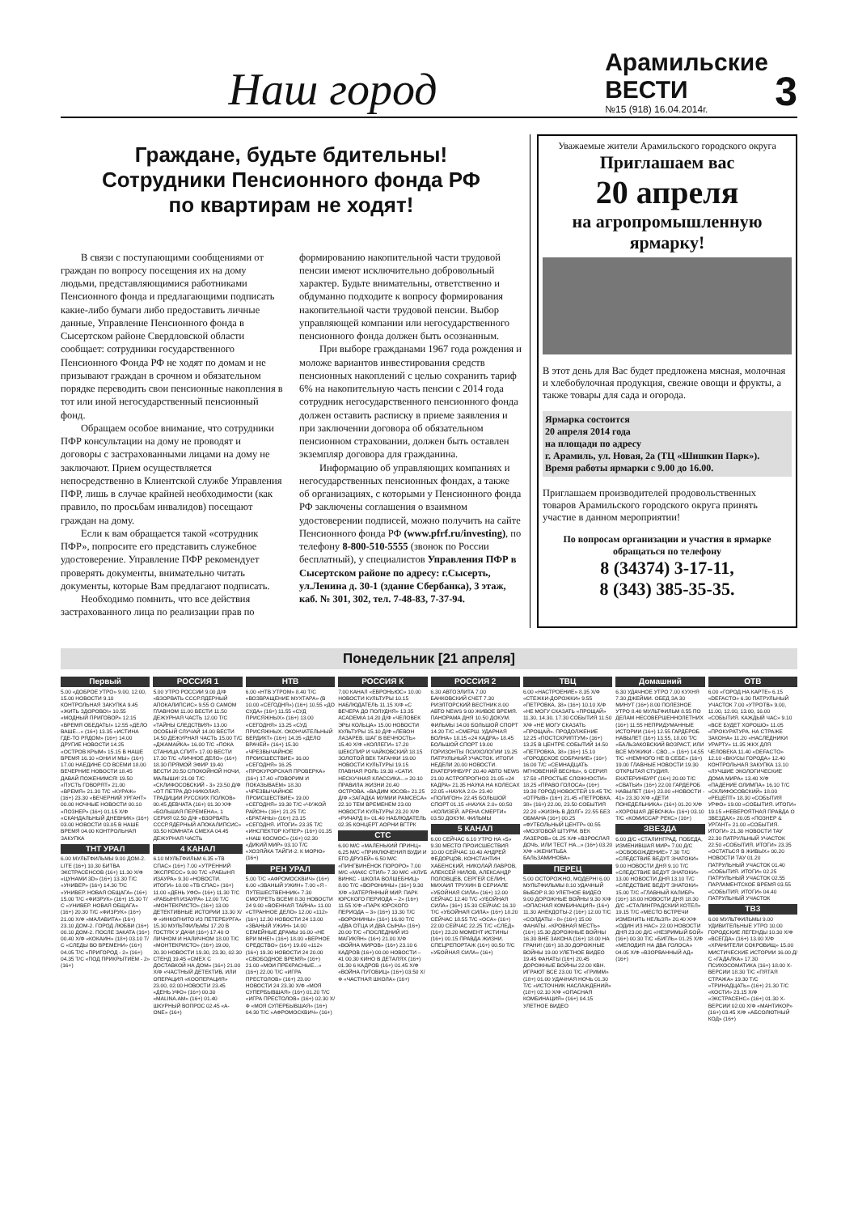Наш город
Арамильские ВЕСТИ
№15 (918) 16.04.2014г.
3
Граждане, будьте бдительны!
Сотрудники Пенсионного фонда РФ
по квартирам не ходят!
В связи с поступающими сообщениями от граждан по вопросу посещения их на дому людьми, представляющимися работниками Пенсионного фонда и предлагающими подписать какие-либо бумаги либо предоставить личные данные, Управление Пенсионного фонда в Сысертском районе Свердловской области сообщает: сотрудники государственного Пенсионного Фонда РФ не ходят по домам и не призывают граждан в срочном и обязательном порядке переводить свои пенсионные накопления в тот или иной негосударственный пенсионный фонд.
Обращаем особое внимание, что сотрудники ПФР консультации на дому не проводят и договоры с застрахованными лицами на дому не заключают. Прием осуществляется непосредственно в Клиентской службе Управления ПФР, лишь в случае крайней необходимости (как правило, по просьбам инвалидов) посещают граждан на дому.
Если к вам обращается такой «сотрудник ПФР», попросите его представить служебное удостоверение. Управление ПФР рекомендует проверять документы, внимательно читать документы, которые Вам предлагают подписать.
Необходимо помнить, что все действия застрахованного лица по реализации прав по формированию накопительной части трудовой пенсии имеют исключительно добровольный характер. Будьте внимательны, ответственно и обдуманно подходите к вопросу формирования накопительной части трудовой пенсии. Выбор управляющей компании или негосударственного пенсионного фонда должен быть осознанным.
При выборе гражданами 1967 года рождения и моложе вариантов инвестирования средств пенсионных накоплений с целью сохранить тариф 6% на накопительную часть пенсии с 2014 года сотрудник негосударственного пенсионного фонда должен оставить расписку в приеме заявления и при заключении договора об обязательном пенсионном страховании, должен быть оставлен экземпляр договора для гражданина.
Информацию об управляющих компаниях и негосударственных пенсионных фондах, а также об организациях, с которыми у Пенсионного фонда РФ заключены соглашения о взаимном удостоверении подписей, можно получить на сайте Пенсионного фонда РФ (www.pfrf.ru/investing), по телефону 8-800-510-5555 (звонок по России бесплатный), у специалистов Управления ПФР в Сысертском районе по адресу: г.Сысерть, ул.Ленина д. 30-1 (здание Сбербанка), 3 этаж, каб. № 301, 302, тел. 7-48-83, 7-37-94.
Уважаемые жители Арамильского городского округа
Приглашаем вас
20 апреля
на агропромышленную ярмарку!
В этот день для Вас будет предложена мясная, молочная и хлебобулочная продукция, свежие овощи и фрукты, а также товары для сада и огорода.
Ярмарка состоится
20 апреля 2014 года
на площади по адресу
г. Арамиль, ул. Новая, 2а (ТЦ «Шишкин Парк»).
Время работы ярмарки с 9.00 до 16.00.
Приглашаем производителей продовольственных товаров Арамильского городского округа принять участие в данном мероприятии!
По вопросам организации и участия в ярмарке обращаться по телефону
8 (34374) 3-17-11,
8 (343) 385-35-35.
Понедельник [21 апреля]
Первый
5.00 «ДОБРОЕ УТРО» 9.00, 12.00, 15.00 НОВОСТИ 9.10 КОНТРОЛЬНАЯ ЗАКУПКА 9.45 «ЖИТЬ ЗДОРОВО!» 10.55 «МОДНЫЙ ПРИГОВОР» 12.15 «ВРЕМЯ ОБЕДАТЬ!» 12.55 «ДЕЛО ВАШЕ...» (16+) 13.35 «ИСТИНА ГДЕ-ТО РЯДОМ» (16+) 14.00 ДРУГИЕ НОВОСТИ 14.25 «ОСТРОВ КРЫМ» 15.15 В НАШЕ ВРЕМЯ 16.10 «ОНИ И МЫ» (16+) 17.00 НАЕДИНЕ СО ВСЕМИ 18.00 ВЕЧЕРНИЕ НОВОСТИ 18.45 ДАВАЙ ПОЖЕНИМСЯ! 19.50 «ПУСТЬ ГОВОРЯТ» 21.00 «ВРЕМЯ» 21.30 Т/С «КУРАЖ» (16+) 23.30 «ВЕЧЕРНИЙ УРГАНТ» 00.00 НОЧНЫЕ НОВОСТИ 00.10 «ПОЗНЕР» (16+) 01.15 Х/Ф «СКАНДАЛЬНЫЙ ДНЕВНИК» (16+) 03.00 НОВОСТИ 03.05 В НАШЕ ВРЕМЯ 04.00 КОНТРОЛЬНАЯ ЗАКУПКА
ТНТ УРАЛ
6.00 МУЛЬТФИЛЬМЫ 9.00 ДОМ-2. LITE (16+) 10.30 БИТВА ЭКСТРАСЕНСОВ (16+) 11.30 Х/Ф «ЦУНАМИ 3D» (16+) 13.30 Т/С «УНИВЕР» (16+) 14.30 Т/С «УНИВЕР. НОВАЯ ОБЩАГА» (16+) 15.00 Т/С «ФИЗРУК» (16+) 15.30 Т/С «УНИВЕР. НОВАЯ ОБЩАГА» (16+) 20.30 Т/С «ФИЗРУК» (16+) 21.00 Х/Ф «МАЛАВИТА» (16+) 23.10 ДОМ-2. ГОРОД ЛЮБВИ (16+) 00.10 ДОМ-2. ПОСЛЕ ЗАКАТА (16+) 00.40 Х/Ф «КОКАИН» (18+) 03.10 Т/С «СЛЕДЫ ВО ВРЕМЕНИ» (16+) 04.05 Т/С «ПРИГОРОД - 2» (16+) 04.35 Т/С «ПОД ПРИКРЫТИЕМ - 2» (16+)
РОССИЯ 1
5.00 УТРО РОССИИ 9.00 Д/Ф «ВЗОРВАТЬ СССР.ЯДЕРНЫЙ АПОКАЛИПСИС» 9.55 О САМОМ ГЛАВНОМ 11.00 ВЕСТИ 11.50 ДЕЖУРНАЯ ЧАСТЬ 12.00 Т/С «ТАЙНЫ СЛЕДСТВИЯ» 13.00 ОСОБЫЙ СЛУЧАЙ 14.00 ВЕСТИ 14.50 ДЕЖУРНАЯ ЧАСТЬ 15.00 Т/С «ДЖАМАЙКА» 16.00 Т/С «ПОКА СТАНИЦА СПИТ» 17.00 ВЕСТИ 17.30 Т/С «ЛИЧНОЕ ДЕЛО» (16+) 18.30 ПРЯМОЙ ЭФИР 19.40 ВЕСТИ 20.50 СПОКОЙНОЙ НОЧИ, МАЛЫШИ! 21.00 Т/С «СКЛИФОСОВСКИЙ - 3» 23.50 Д/Ф «ОТ ПЕТРА ДО НИКОЛАЯ. ТРАДИЦИИ РУССКИХ ПОЛКОВ» 00.45 ДЕВЧАТА (16+) 01.30 Х/Ф «БОЛЬШАЯ ПЕРЕМЕНА», 1 СЕРИЯ 02.50 Д/Ф «ВЗОРВАТЬ СССР.ЯДЕРНЫЙ АПОКАЛИПСИС» 03.50 КОМНАТА СМЕХА 04.45 ДЕЖУРНАЯ ЧАСТЬ
4 КАНАЛ
6.10 МУЛЬТФИЛЬМ 6.35 «ТВ СПАС» (16+) 7.00 «УТРЕННИЙ ЭКСПРЕСС» 9.00 Т/С «РАБЫНЯ ИЗАУРА» 9.30 «НОВОСТИ. ИТОГИ» 10.00 «ТВ СПАС» (16+) 11.00 «ДЕНЬ УФО» (16+) 11.30 Т/С «РАБЫНЯ ИЗАУРА» 12.00 Т/С «МОНТЕКРИСТО» (16+) 13.00 ДЕТЕКТИВНЫЕ ИСТОРИИ 13.30 Х/Ф «ИНКОГНИТО ИЗ ПЕТЕРБУРГА» 15.30 МУЛЬТФИЛЬМЫ 17.20 В ГОСТЯХ У ДАЧИ (16+) 17.40 О ЛИЧНОМ И НАЛИЧНОМ 18.00 Т/С «МОНТЕКРИСТО» (16+) 19.00, 20.30 НОВОСТИ 19.30, 23.30, 02.30 СТЕНД 19.45 «СМЕХ С ДОСТАВКОЙ НА ДОМ» (16+) 21.00 Х/Ф «ЧАСТНЫЙ ДЕТЕКТИВ, ИЛИ ОПЕРАЦИЯ «КООПЕРАЦИЯ» 23.00, 02.00 НОВОСТИ 23.45 «ДЕНЬ УФО» (16+) 00.30 «MALINA.AM» (16+) 01.40 ШКУРНЫЙ ВОПРОС 02.45 «A-ONE» (16+)
НТВ
6.00 «НТВ УТРОМ» 8.40 Т/С «ВОЗВРАЩЕНИЕ МУХТАРА» (В 10.00 «СЕГОДНЯ») (16+) 10.55 «ДО СУДА» (16+) 11.55 «СУД ПРИСЯЖНЫХ» (16+) 13.00 «СЕГОДНЯ» 13.25 «СУД ПРИСЯЖНЫХ. ОКОНЧАТЕЛЬНЫЙ ВЕРДИКТ» (16+) 14.35 «ДЕЛО ВРАЧЕЙ» (16+) 15.30 «ЧРЕЗВЫЧАЙНОЕ ПРОИСШЕСТВИЕ» 16.00 «СЕГОДНЯ» 16.25 «ПРОКУРОРСКАЯ ПРОВЕРКА» (16+) 17.40 «ГОВОРИМ И ПОКАЗЫВАЕМ» 18.30 «ЧРЕЗВЫЧАЙНОЕ ПРОИСШЕСТВИЕ» 19.00 «СЕГОДНЯ» 19.30 Т/С «ЧУЖОЙ РАЙОН» (16+) 21.25 Т/С «БРАТАНЫ» (16+) 23.15 «СЕГОДНЯ. ИТОГИ» 23.35 Т/С «ИНСПЕКТОР КУПЕР» (16+) 01.35 «НАШ КОСМОС» (16+) 02.30 «ДИКИЙ МИР» 03.10 Т/С «ХОЗЯЙКА ТАЙГИ-2. К МОРЮ» (16+)
РЕН УРАЛ
5.00 Т/С «АФРОМОСКВИЧ» (16+) 6.00 «ЗВАНЫЙ УЖИН» 7.00 «Я - ПУТЕШЕСТВЕННИК» 7.30 СМОТРЕТЬ ВСЕМ! 8.30 НОВОСТИ 24 9.00 «ВОЕННАЯ ТАЙНА» 11.00 «СТРАННОЕ ДЕЛО» 12.00 «112» (16+) 12.30 НОВОСТИ 24 13.00 «ЗВАНЫЙ УЖИН» 14.00 СЕМЕЙНЫЕ ДРАМЫ 16.00 «НЕ ВРИ МНЕ!» (16+) 18.00 «ВЕРНОЕ СРЕДСТВО» (16+) 19.00 «112» (16+) 19.30 НОВОСТИ 24 20.00 «СВОБОДНОЕ ВРЕМЯ» (16+) 21.00 «МОИ ПРЕКРАСНЫЕ...» (16+) 22.00 Т/С «ИГРА ПРЕСТОЛОВ» (16+) 23.00 НОВОСТИ 24 23.30 Х/Ф «МОЯ СУПЕРБЫВШАЯ» (16+) 01.20 Т/С «ИГРА ПРЕСТОЛОВ» (16+) 02.30 Х/Ф «МОЯ СУПЕРБЫВШАЯ» (16+) 04.30 Т/С «АФРОМОСКВИЧ» (16+)
РОССИЯ К
7.00 КАНАЛ «ЕВРОНЬЮС» 10.00 НОВОСТИ КУЛЬТУРЫ 10.15 НАБЛЮДАТЕЛЬ 11.15 Х/Ф «С ВЕЧЕРА ДО ПОЛУДНЯ» 13.35 ACADEMIA 14.20 Д/Ф «ЧЕЛОВЕК ЭРЫ КОЛЬЦА» 15.00 НОВОСТИ КУЛЬТУРЫ 15.10 Д/Ф «ЛЕВОН ЛАЗАРЕВ. ШАГ В ВЕЧНОСТЬ» 15.40 Х/Ф «КОЛЛЕГИ» 17.20 ШЕКСПИР И ЧАЙКОВСКИЙ 18.15 ЗОЛОТОЙ ВЕК ТАГАНКИ 19.00 НОВОСТИ КУЛЬТУРЫ 19.15 ГЛАВНАЯ РОЛЬ 19.30 «САТИ. НЕСКУЧНАЯ КЛАССИКА...» 20.10 ПРАВИЛА ЖИЗНИ 20.40 ОСТРОВА. «ВАДИМ ЮСОВ» 21.25 Д/Ф «ЗАГАДКА МУМИИ РАМСЕСА» 22.10 ТЕМ ВРЕМЕНЕМ 23.00 НОВОСТИ КУЛЬТУРЫ 23.20 Х/Ф «РИЧАРД II» 01.40 НАБЛЮДАТЕЛЬ 02.35 КОНЦЕРТ АОРНИ ВГТРК
СТС
6.00 М/С «МАЛЕНЬКИЙ ПРИНЦ» 6.25 М/С «ПРИКЛЮЧЕНИЯ ВУДИ И ЕГО ДРУЗЕЙ» 6.50 М/С «ПИНГВИНЁНОК ПОРОРО» 7.00 М/С «МАКС СТИЛ» 7.30 М/С «КЛУБ ВИНКС - ШКОЛА ВОЛШЕБНИЦ» 8.00 Т/С «ВОРОНИНЫ» (16+) 9.30 Х/Ф «ЗАТЕРЯННЫЙ МИР. ПАРК ЮРСКОГО ПЕРИОДА – 2» (16+) 11.55 Х/Ф «ПАРК ЮРСКОГО ПЕРИОДА – 3» (16+) 13.30 Т/С «ВОРОНИНЫ» (16+) 16.00 Т/С «ДВА ОТЦА И ДВА СЫНА» (16+) 20.00 Т/С «ПОСЛЕДНИЙ ИЗ МАГИКЯН» (16+) 21.00 Х/Ф «ВОЙНА МИРОВ» (16+) 23.10 6 КАДРОВ (16+) 00.00 НОВОСТИ – 41 00.30 КИНО В ДЕТАЛЯХ (16+) 01.30 6 КАДРОВ (16+) 01.45 Х/Ф «ВОЙНА ПУГОВИЦ» (16+) 03.50 Х/Ф «ЧАСТНАЯ ШКОЛА» (16+)
РОССИЯ 2
6.30 АВТОЭЛИТА 7.00 БАНКОВСКИЙ СЧЕТ 7.30 РИЭЛТОРСКИЙ ВЕСТНИК 8.00 АВТО NEWS 9.00 ЖИВОЕ ВРЕМЯ. ПАНОРАМА ДНЯ 10.50 ДОКУМ. ФИЛЬМЫ 14.00 БОЛЬШОЙ СПОРТ 14.20 Т/С «СМЕРШ. УДАРНАЯ ВОЛНА» 18.15 «24 КАДРА» 18.45 БОЛЬШОЙ СПОРТ 19.00 ГОРИЗОНТЫ ПСИХОЛОГИИ 19.25 ПАТРУЛЬНЫЙ УЧАСТОК. ИТОГИ НЕДЕЛИ 20.00 НОВОСТИ. ЕКАТЕРИНБУРГ 20.40 АВТО NEWS 21.00 АСТРОПРОГНОЗ 21.05 «24 КАДРА» 21.35 НАУКА НА КОЛЕСАХ 22.05 «НАУКА 2.0» 23.40 «ПОЛИГОН» 22.45 БОЛЬШОЙ СПОРТ 01.15 «НАУКА 2.0» 00.50 «КОЛИЗЕЙ. АРЕНА СМЕРТИ» 03.50 ДОКУМ. ФИЛЬМЫ
5 КАНАЛ
6.00 СЕЙЧАС 6.10 УТРО НА «5» 9.30 МЕСТО ПРОИСШЕСТВИЯ 10.00 СЕЙЧАС 10.40 АНДРЕЙ ФЕДОРЦОВ, КОНСТАНТИН ХАБЕНСКИЙ, НИКОЛАЙ ЛАВРОВ, АЛЕКСЕЙ НИЛОВ, АЛЕКСАНДР ПОЛОВЦЕВ, СЕРГЕЙ СЕЛИН, МИХАИЛ ТРУХИН В СЕРИАЛЕ «УБОЙНАЯ СИЛА» (16+) 12.00 СЕЙЧАС 12.40 Т/С «УБОЙНАЯ СИЛА» (16+) 15.30 СЕЙЧАС 16.10 Т/С «УБОЙНАЯ СИЛА» (16+) 18.20 СЕЙЧАС 18.55 Т/С «ОСА» (16+) 22.00 СЕЙЧАС 22.25 Т/С «СЛЕД» (16+) 23.20 МОМЕНТ ИСТИНЫ (16+) 00.15 ПРАВДА ЖИЗНИ. СПЕЦРЕПОРТАЖ (16+) 00.50 Т/С «УБОЙНАЯ СИЛА» (16+)
ТВЦ
6.00 «НАСТРОЕНИЕ» 8.35 Х/Ф «СТЕЖКИ-ДОРОЖКИ» 9.55 «ПЕТРОВКА, 38» (16+) 10.10 Х/Ф «НЕ МОГУ СКАЗАТЬ «ПРОЩАЙ» 11.30, 14.30, 17.30 СОБЫТИЯ 11.50 Х/Ф «НЕ МОГУ СКАЗАТЬ «ПРОЩАЙ». ПРОДОЛЖЕНИЕ 12.25 «ПОСТСКРИПТУМ» (16+) 13.25 В ЦЕНТРЕ СОБЫТИЙ 14.50 «ПЕТРОВКА, 38» (16+) 15.10 «ГОРОДСКОЕ СОБРАНИЕ» (16+) 16.00 Т/С «СЕМНАДЦАТЬ МГНОВЕНИЙ ВЕСНЫ», 6 СЕРИЯ 17.50 «ПРОСТЫЕ СЛОЖНОСТИ» 18.25 «ПРАВО ГОЛОСА» (16+) 19.30 ГОРОД НОВОСТЕЙ 19.45 Т/С «ОТРЫВ» (16+) 21.45 «ПЕТРОВКА, 38» (16+) 22.00, 23.50 СОБЫТИЯ 22.20 «ЖИЗНЬ В ДОЛГ» 22.55 БЕЗ ОБМАНА (16+) 00.25 «ФУТБОЛЬНЫЙ ЦЕНТР» 00.55 «МОЗГОВОЙ ШТУРМ. ВЕК ЛАЗЕРОВ» 01.25 Х/Ф «ВЗРОСЛАЯ ДОЧЬ, ИЛИ ТЕСТ НА...» (16+) 03.20 Х/Ф «ЖЕНИТЬБА БАЛЬЗАМИНОВА»
ПЕРЕЦ
5.00 ОСТОРОЖНО, МОДЕРН! 6.00 МУЛЬТФИЛЬМЫ 8.10 УДАЧНЫЙ ВЫБОР 8.30 УЛЕТНОЕ ВИДЕО 9.00 ДОРОЖНЫЕ ВОЙНЫ 9.30 Х/Ф «ОПАСНАЯ КОМБИНАЦИЯ» (16+) 11.30 АНЕКДОТЫ-2 (16+) 12.00 Т/С «СОЛДАТЫ - 8» (16+) 15.00 ФАНАТЫ. «КРОВНАЯ МЕСТЬ» (16+) 15.30 ДОРОЖНЫЕ ВОЙНЫ 16.30 ВНЕ ЗАКОНА (16+) 18.00 НА ГРАНИ! (16+) 18.30 ДОРОЖНЫЕ ВОЙНЫ 19.00 УЛЕТНОЕ ВИДЕО 19.45 ФАНАТЫ (16+) 20.45 ДОРОЖНЫЕ ВОЙНЫ 22.00 КВН. ИГРАЮТ ВСЕ 23.00 Т/С «ГРИММ» (18+) 01.00 УДАЧНАЯ НОЧЬ 01.30 Т/С «ИСТОЧНИК НАСЛАЖДЕНИЙ» (18+) 02.10 Х/Ф «ОПАСНАЯ КОМБИНАЦИЯ» (16+) 04.15 УЛЕТНОЕ ВИДЕО
Домашний
6.30 УДАЧНОЕ УТРО 7.00 КУХНЯ 7.30 ДЖЕЙМИ. ОБЕД ЗА 30 МИНУТ (16+) 8.00 ПОЛЕЗНОЕ УТРО 8.40 МУЛЬТФИЛЬМ 8.55 ПО ДЕЛАМ НЕСОВЕРШЕННОЛЕТНИХ (16+) 11.55 НЕПРИДУМАННЫЕ ИСТОРИИ (16+) 12.55 ГАРДЕРОБ НАВЫЛЕТ (16+) 13.55, 18.00 Т/С «БАЛЬЗАКОВСКИЙ ВОЗРАСТ, ИЛИ ВСЕ МУЖИКИ - СВО...» (16+) 14.55 Т/С «НЕМНОГО НЕ В СЕБЕ» (16+) 19.00 ГЛАВНЫЕ НОВОСТИ 19.30 ОТКРЫТАЯ СТУДИЯ. ЕКАТЕРИНБУРГ (16+) 20.00 Т/С «СВАТЬИ» (16+) 22.00 ГАРДЕРОБ НАВЫЛЕТ (16+) 23.00 «НОВОСТИ - 41» 23.30 Х/Ф «ДЕТИ ПОНЕДЕЛЬНИКА» (16+) 01.20 Х/Ф «ХОРОШАЯ ДЕВОЧКА» (16+) 03.10 Т/С «КОМИССАР РЕКС» (16+)
ЗВЕЗДА
6.00 Д/С «СТАЛИНГРАД. ПОБЕДА, ИЗМЕНИВШАЯ МИР» 7.00 Д/С «ОСВОБОЖДЕНИЕ» 7.30 Т/С «СЛЕДСТВИЕ ВЕДУТ ЗНАТОКИ» 9.00 НОВОСТИ ДНЯ 9.10 Т/С «СЛЕДСТВИЕ ВЕДУТ ЗНАТОКИ» 13.00 НОВОСТИ ДНЯ 13.10 Т/С «СЛЕДСТВИЕ ВЕДУТ ЗНАТОКИ» 15.00 Т/С «ГЛАВНЫЙ КАЛИБР» (16+) 18.00 НОВОСТИ ДНЯ 18.30 Д/С «СТАЛИНГРАДСКИЙ КОТЕЛ» 19.15 Т/С «МЕСТО ВСТРЕЧИ ИЗМЕНИТЬ НЕЛЬЗЯ» 20.40 Х/Ф «ОДИН ИЗ НАС» 22.00 НОВОСТИ ДНЯ 23.00 Д/С «НЕЗРИМЫЙ БОЙ» (16+) 00.30 Т/С «БИГЛЬ» 01.25 Х/Ф «МЕЛОДИЯ НА ДВА ГОЛОСА» 04.05 Х/Ф «ВЗОРВАННЫЙ АД» (16+)
ОТВ
6.00 «ГОРОД НА КАРТЕ» 6.15 «DEFACTO» 6.30 ПАТРУЛЬНЫЙ УЧАСТОК 7.00 «УТРОТВ» 9.00, 11.00, 12.00, 13.00, 16.00 «СОБЫТИЯ. КАЖДЫЙ ЧАС» 9.10 «ВСЕ БУДЕТ ХОРОШО» 11.05 «ПРОКУРАТУРА. НА СТРАЖЕ ЗАКОНА» 11.20 «НАСЛЕДНИКИ УРАРТУ» 11.35 ЖКХ ДЛЯ ЧЕЛОВЕКА 11.40 «DEFACTO» 12.10 «ВКУСЫ ГОРОДА» 12.40 КОНТРОЛЬНАЯ ЗАКУПКА 13.10 «ЛУЧШИЕ ЭКОЛОГИЧЕСКИЕ ДОМА МИРА» 13.40 Х/Ф «ПАДЕНИЕ ОЛИМПА» 16.10 Т/С «СКЛИФОСОВСКИЙ» 18.00 «РЕЦЕПТ» 18.30 «СОБЫТИЯ УРФО» 19.00 «СОБЫТИЯ. ИТОГИ» 19.15 «НЕВЕРОЯТНАЯ ПРАВДА О ЗВЕЗДАХ» 20.05 «ПОЗНЕР & УРГАНТ» 21.00 «СОБЫТИЯ. ИТОГИ» 21.30 НОВОСТИ ТАУ 22.30 ПАТРУЛЬНЫЙ УЧАСТОК 22.50 «СОБЫТИЯ. ИТОГИ» 23.35 «ОСТАТЬСЯ В ЖИВЫХ» 00.20 НОВОСТИ ТАУ 01.20 ПАТРУЛЬНЫЙ УЧАСТОК 01.40 «СОБЫТИЯ. ИТОГИ» 02.25 ПАТРУЛЬНЫЙ УЧАСТОК 02.55 ПАРЛАМЕНТСКОЕ ВРЕМЯ 03.55 «СОБЫТИЯ. ИТОГИ» 04.40 ПАТРУЛЬНЫЙ УЧАСТОК
ТВ3
6.00 МУЛЬТФИЛЬМЫ 9.00 УДИВИТЕЛЬНЫЕ УТРО 10.00 ГОРОДСКИЕ ЛЕГЕНДЫ 10.30 Х/Ф «ВСЕГДА» (16+) 13.00 Х/Ф «ХРАНИТЕЛИ СОКРОВИЩ» 15.00 МИСТИЧЕСКИЕ ИСТОРИИ 16.00 Д/С «ГАДАЛКА» 17.30 ПСИХОСОМАТИКА (16+) 18.00 Х-ВЕРСИИ 18.30 Т/С «ПЯТАЯ СТРАЖА» 19.30 Т/С «ТРИНАДЦАТЬ» (16+) 21.30 Т/С «КОСТИ» 23.15 Х/Ф «ЭКСТРАСЕНС» (16+) 01.30 Х-ВЕРСИИ 02.00 Х/Ф «МАНТИКОР» (16+) 03.45 Х/Ф «АБСОЛЮТНЫЙ КОД» (16+)